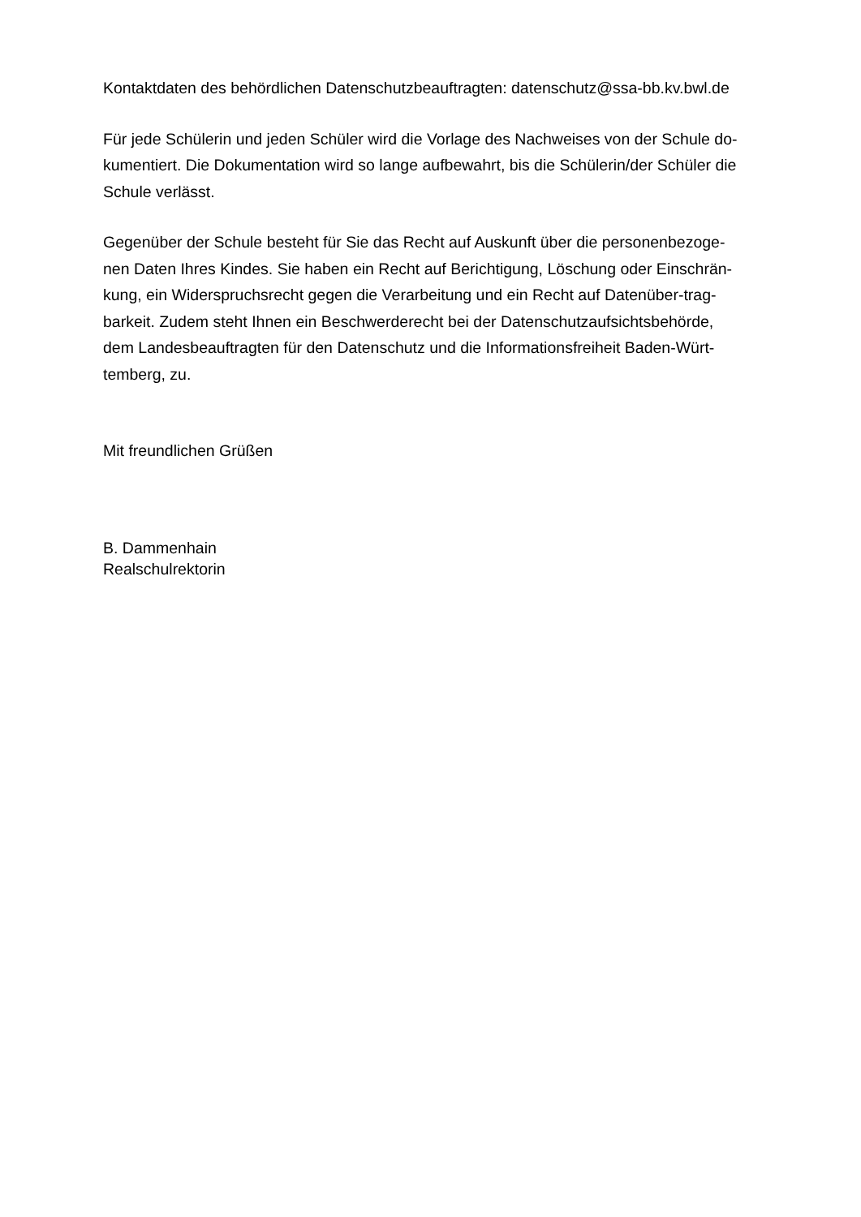Kontaktdaten des behördlichen Datenschutzbeauftragten: datenschutz@ssa-bb.kv.bwl.de
Für jede Schülerin und jeden Schüler wird die Vorlage des Nachweises von der Schule do-
kumentiert. Die Dokumentation wird so lange aufbewahrt, bis die Schülerin/der Schüler die
Schule verlässt.
Gegenüber der Schule besteht für Sie das Recht auf Auskunft über die personenbezoge-
nen Daten Ihres Kindes. Sie haben ein Recht auf Berichtigung, Löschung oder Einschrän-
kung, ein Widerspruchsrecht gegen die Verarbeitung und ein Recht auf Datenüber-trag-
barkeit. Zudem steht Ihnen ein Beschwerderecht bei der Datenschutzaufsichtsbehörde,
dem Landesbeauftragten für den Datenschutz und die Informationsfreiheit Baden-Würt-
temberg, zu.
Mit freundlichen Grüßen
B. Dammenhain
Realschulrektorin